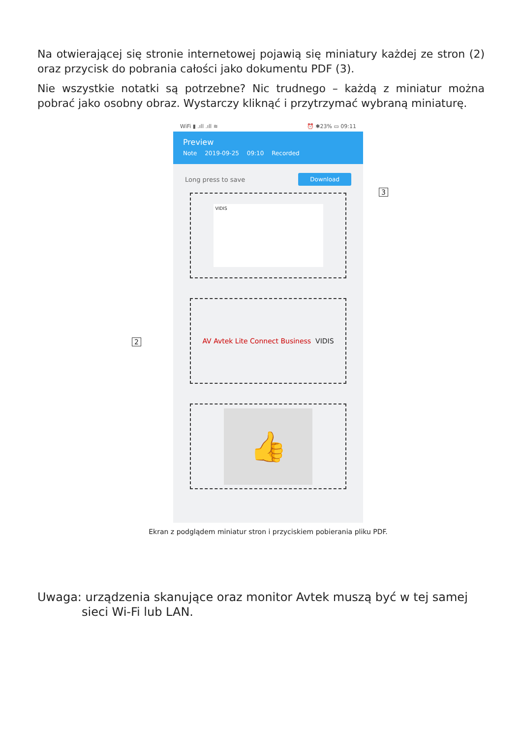Na otwierającej się stronie internetowej pojawią się miniatury każdej ze stron (2) oraz przycisk do pobrania całości jako dokumentu PDF (3).
Nie wszystkie notatki są potrzebne? Nic trudnego – każdą z miniatur można pobrać jako osobny obraz. Wystarczy kliknąć i przytrzymać wybraną miniaturę.
WiFi ▮ .ıll .ıll ≋ ⏰ ✱23% ▭ 09:11
Preview
Note 2019-09-25 09:10 Recorded
Long press to save Download
VIDIS
AV Avtek Lite Connect Business VIDIS
👍
3
2
Ekran z podglądem miniatur stron i przyciskiem pobierania pliku PDF.
Uwaga: urządzenia skanujące oraz monitor Avtek muszą być w tej samej sieci Wi-Fi lub LAN.